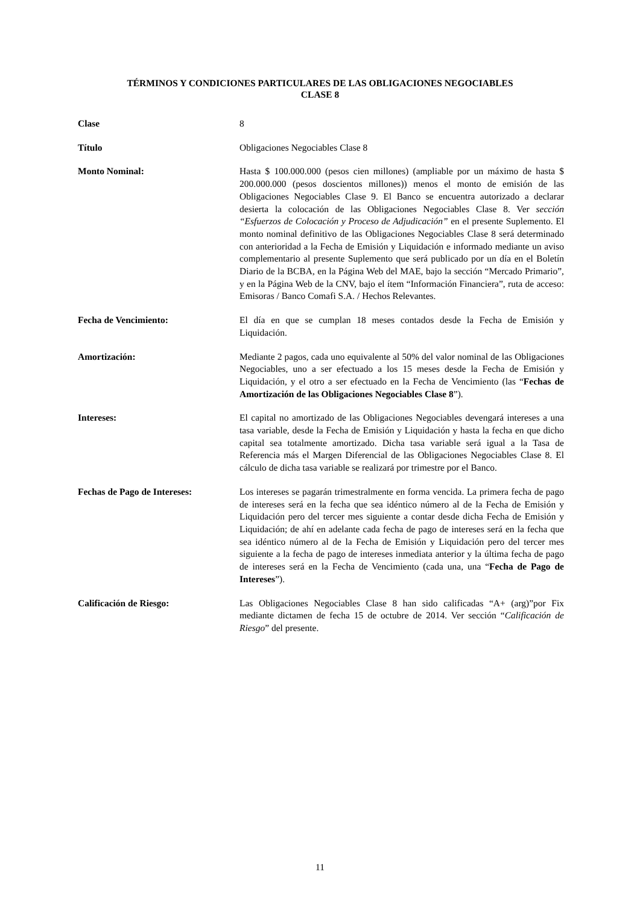TÉRMINOS Y CONDICIONES PARTICULARES DE LAS OBLIGACIONES NEGOCIABLES
CLASE 8
Clase 8
Título Obligaciones Negociables Clase 8
Monto Nominal: Hasta $ 100.000.000 (pesos cien millones) (ampliable por un máximo de hasta $ 200.000.000 (pesos doscientos millones)) menos el monto de emisión de las Obligaciones Negociables Clase 9. El Banco se encuentra autorizado a declarar desierta la colocación de las Obligaciones Negociables Clase 8. Ver sección “Esfuerzos de Colocación y Proceso de Adjudicación” en el presente Suplemento. El monto nominal definitivo de las Obligaciones Negociables Clase 8 será determinado con anterioridad a la Fecha de Emisión y Liquidación e informado mediante un aviso complementario al presente Suplemento que será publicado por un día en el Boletín Diario de la BCBA, en la Página Web del MAE, bajo la sección “Mercado Primario”, y en la Página Web de la CNV, bajo el ítem “Información Financiera”, ruta de acceso: Emisoras / Banco Comafi S.A. / Hechos Relevantes.
Fecha de Vencimiento: El día en que se cumplan 18 meses contados desde la Fecha de Emisión y Liquidación.
Amortización: Mediante 2 pagos, cada uno equivalente al 50% del valor nominal de las Obligaciones Negociables, uno a ser efectuado a los 15 meses desde la Fecha de Emisión y Liquidación, y el otro a ser efectuado en la Fecha de Vencimiento (las “Fechas de Amortización de las Obligaciones Negociables Clase 8”).
Intereses: El capital no amortizado de las Obligaciones Negociables devengará intereses a una tasa variable, desde la Fecha de Emisión y Liquidación y hasta la fecha en que dicho capital sea totalmente amortizado. Dicha tasa variable será igual a la Tasa de Referencia más el Margen Diferencial de las Obligaciones Negociables Clase 8. El cálculo de dicha tasa variable se realizará por trimestre por el Banco.
Fechas de Pago de Intereses: Los intereses se pagarán trimestralmente en forma vencida. La primera fecha de pago de intereses será en la fecha que sea idéntico número al de la Fecha de Emisión y Liquidación pero del tercer mes siguiente a contar desde dicha Fecha de Emisión y Liquidación; de ahí en adelante cada fecha de pago de intereses será en la fecha que sea idéntico número al de la Fecha de Emisión y Liquidación pero del tercer mes siguiente a la fecha de pago de intereses inmediata anterior y la última fecha de pago de intereses será en la Fecha de Vencimiento (cada una, una “Fecha de Pago de Intereses”).
Calificación de Riesgo: Las Obligaciones Negociables Clase 8 han sido calificadas “A+ (arg)”por Fix mediante dictamen de fecha 15 de octubre de 2014. Ver sección “Calificación de Riesgo” del presente.
11